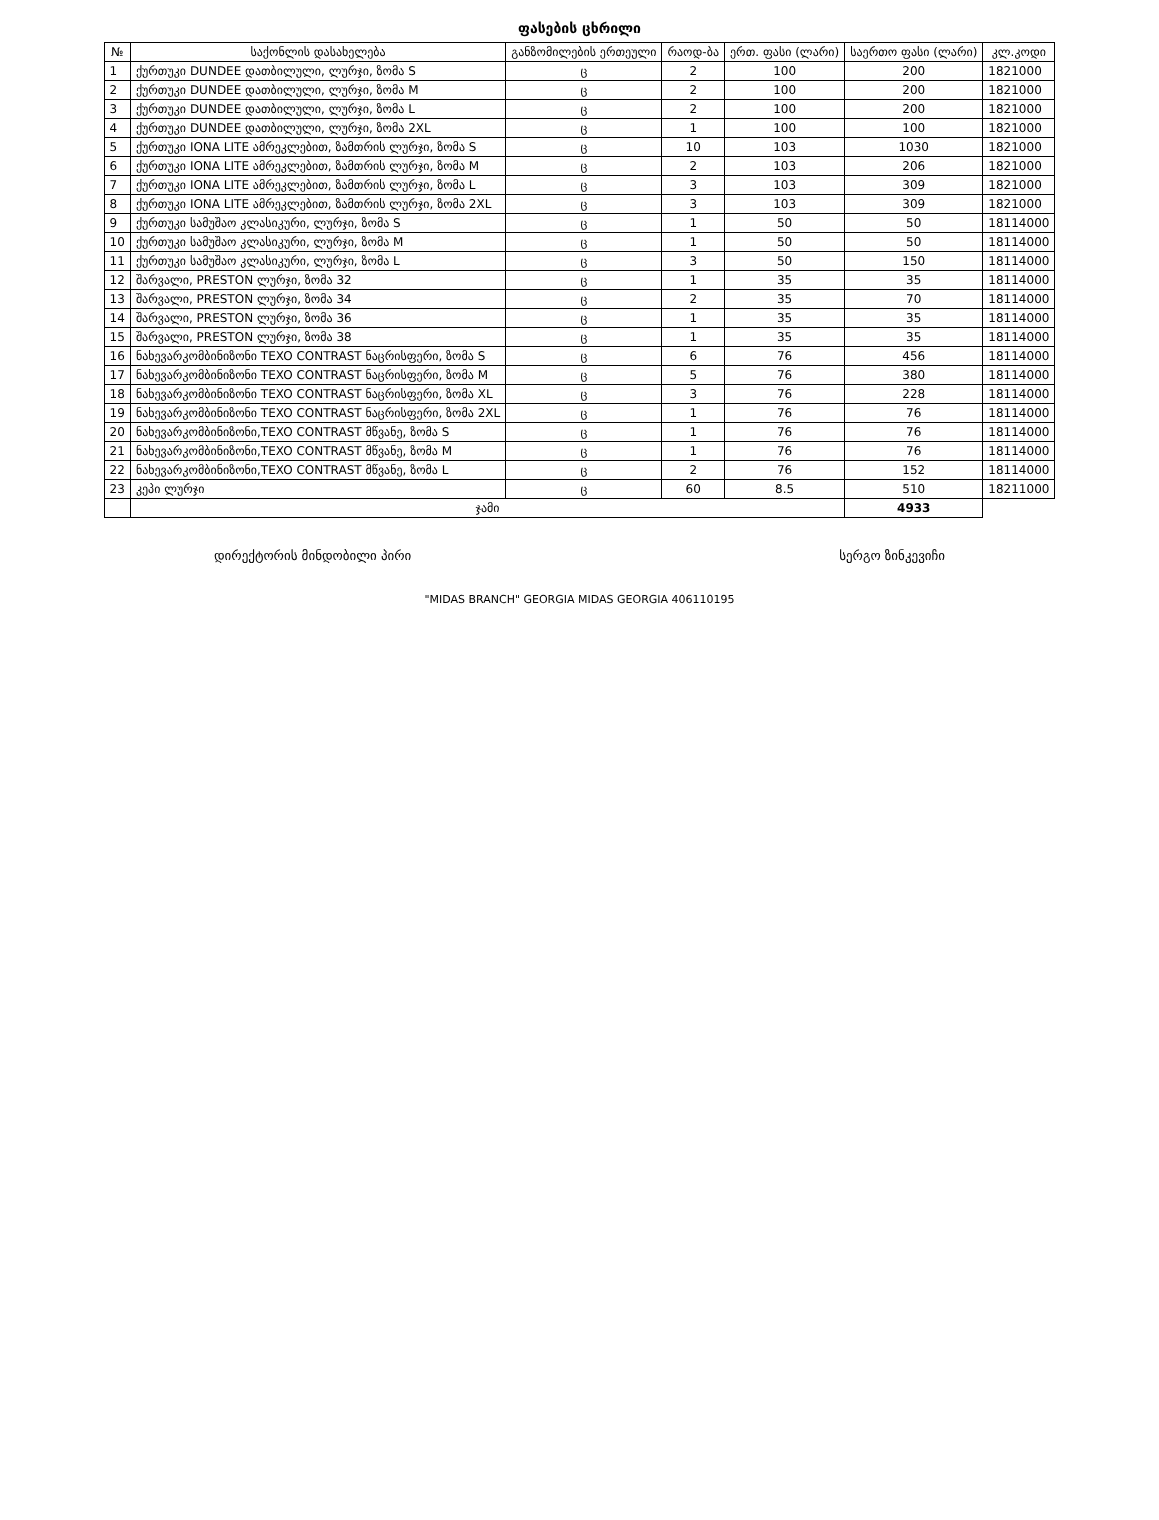ფასების ცხრილი
| № | საქონლის დასახელება | განზომილების ერთეული | რაოდ-ბა | ერთ. ფასი (ლარი) | საერთო ფასი (ლარი) | კლ.კოდი |
| --- | --- | --- | --- | --- | --- | --- |
| 1 | ქურთუკი DUNDEE დათბილული, ლურჯი, ზომა S | ც | 2 | 100 | 200 | 1821000 |
| 2 | ქურთუკი DUNDEE დათბილული, ლურჯი, ზომა M | ც | 2 | 100 | 200 | 1821000 |
| 3 | ქურთუკი DUNDEE დათბილული, ლურჯი, ზომა L | ც | 2 | 100 | 200 | 1821000 |
| 4 | ქურთუკი DUNDEE დათბილული, ლურჯი, ზომა 2XL | ც | 1 | 100 | 100 | 1821000 |
| 5 | ქურთუკი IONA LITE ამრეკლებით, ზამთრის ლურჯი, ზომა S | ც | 10 | 103 | 1030 | 1821000 |
| 6 | ქურთუკი IONA LITE ამრეკლებით, ზამთრის ლურჯი, ზომა M | ც | 2 | 103 | 206 | 1821000 |
| 7 | ქურთუკი IONA LITE ამრეკლებით, ზამთრის ლურჯი, ზომა L | ც | 3 | 103 | 309 | 1821000 |
| 8 | ქურთუკი IONA LITE ამრეკლებით, ზამთრის ლურჯი, ზომა 2XL | ც | 3 | 103 | 309 | 1821000 |
| 9 | ქურთუკი სამუშაო კლასიკური, ლურჯი, ზომა S | ც | 1 | 50 | 50 | 18114000 |
| 10 | ქურთუკი სამუშაო კლასიკური, ლურჯი, ზომა M | ც | 1 | 50 | 50 | 18114000 |
| 11 | ქურთუკი სამუშაო კლასიკური, ლურჯი, ზომა L | ც | 3 | 50 | 150 | 18114000 |
| 12 | შარვალი, PRESTON ლურჯი, ზომა 32 | ც | 1 | 35 | 35 | 18114000 |
| 13 | შარვალი, PRESTON ლურჯი, ზომა 34 | ც | 2 | 35 | 70 | 18114000 |
| 14 | შარვალი, PRESTON ლურჯი, ზომა 36 | ც | 1 | 35 | 35 | 18114000 |
| 15 | შარვალი, PRESTON ლურჯი, ზომა 38 | ც | 1 | 35 | 35 | 18114000 |
| 16 | ნახევარკომბინიზონი TEXO CONTRAST ნაცრისფერი, ზომა S | ც | 6 | 76 | 456 | 18114000 |
| 17 | ნახევარკომბინიზონი TEXO CONTRAST ნაცრისფერი, ზომა M | ც | 5 | 76 | 380 | 18114000 |
| 18 | ნახევარკომბინიზონი TEXO CONTRAST ნაცრისფერი, ზომა XL | ც | 3 | 76 | 228 | 18114000 |
| 19 | ნახევარკომბინიზონი TEXO CONTRAST ნაცრისფერი, ზომა 2XL | ც | 1 | 76 | 76 | 18114000 |
| 20 | ნახევარკომბინიზონი,TEXO CONTRAST მწვანე, ზომა S | ც | 1 | 76 | 76 | 18114000 |
| 21 | ნახევარკომბინიზონი,TEXO CONTRAST მწვანე, ზომა M | ც | 1 | 76 | 76 | 18114000 |
| 22 | ნახევარკომბინიზონი,TEXO CONTRAST მწვანე, ზომა L | ც | 2 | 76 | 152 | 18114000 |
| 23 | კეპი ლურჯი | ც | 60 | 8.5 | 510 | 18211000 |
| | ჯამი | | | | 4933 | |
დირექტორის მინდობილი პირი სერგო ზინკევიჩი
"MIDAS BRANCH" GEORGIA MIDAS GEORGIA 406110195